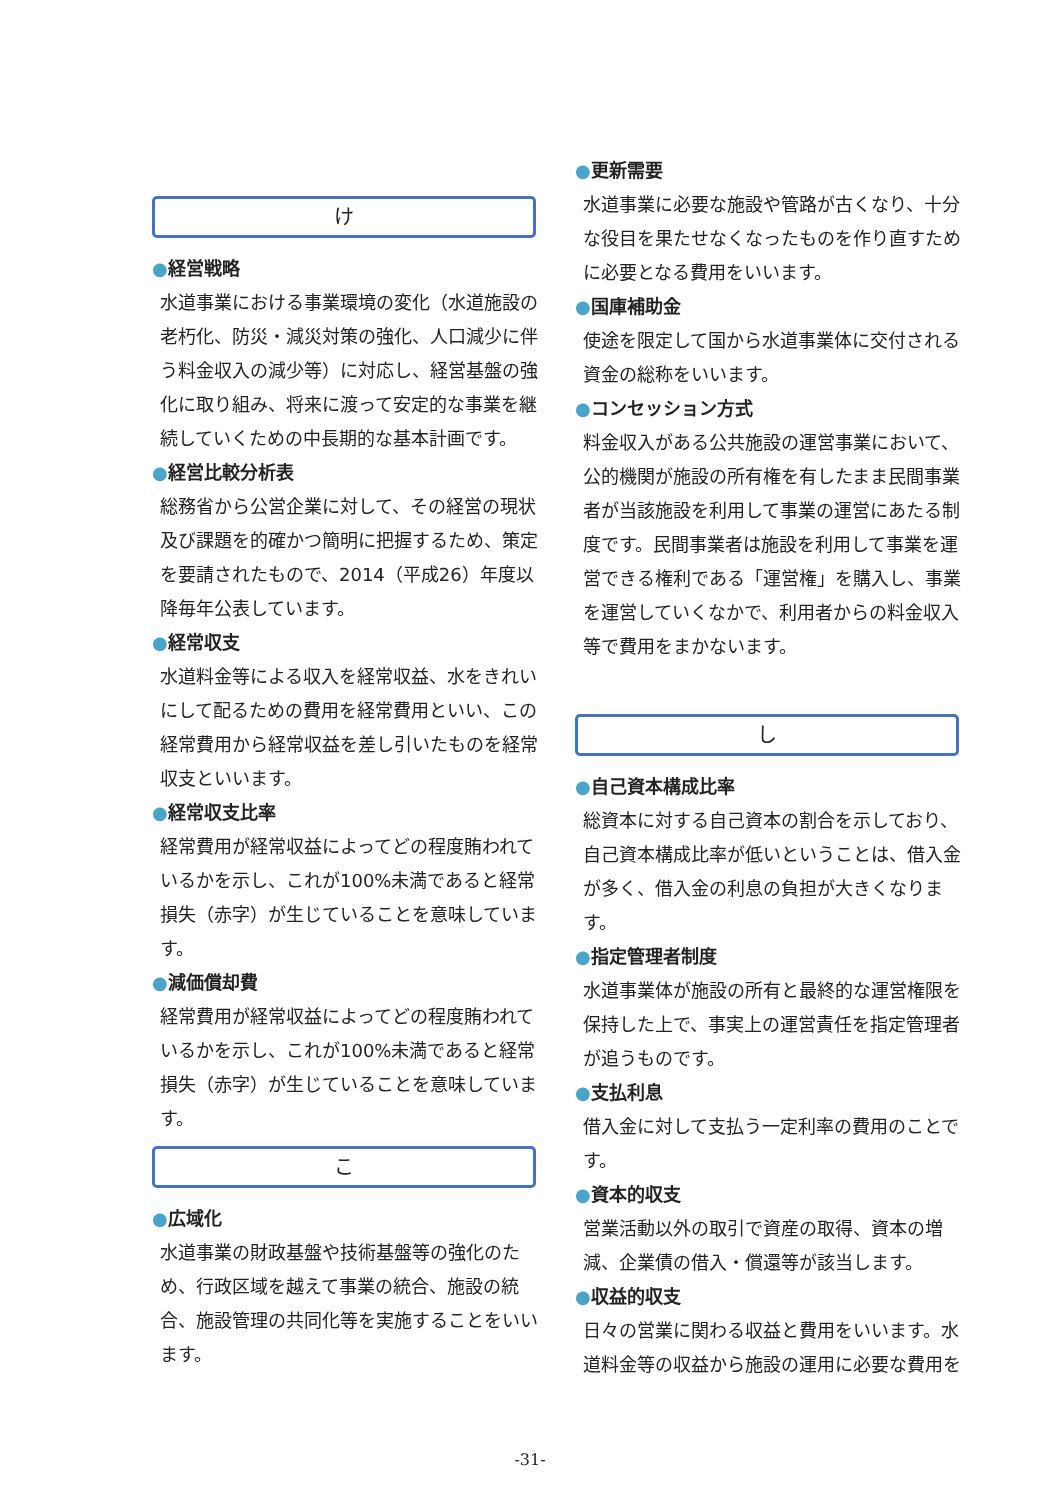け
●経営戦略
水道事業における事業環境の変化（水道施設の老朽化、防災・減災対策の強化、人口減少に伴う料金収入の減少等）に対応し、経営基盤の強化に取り組み、将来に渡って安定的な事業を継続していくための中長期的な基本計画です。
●経営比較分析表
総務省から公営企業に対して、その経営の現状及び課題を的確かつ簡明に把握するため、策定を要請されたもので、2014（平成26）年度以降毎年公表しています。
●経常収支
水道料金等による収入を経常収益、水をきれいにして配るための費用を経常費用といい、この経常費用から経常収益を差し引いたものを経常収支といいます。
●経常収支比率
経常費用が経常収益によってどの程度賄われているかを示し、これが100%未満であると経常損失（赤字）が生じていることを意味しています。
●減価償却費
経常費用が経常収益によってどの程度賄われているかを示し、これが100%未満であると経常損失（赤字）が生じていることを意味しています。
こ
●広域化
水道事業の財政基盤や技術基盤等の強化のため、行政区域を越えて事業の統合、施設の統合、施設管理の共同化等を実施することをいいます。
●更新需要
水道事業に必要な施設や管路が古くなり、十分な役目を果たせなくなったものを作り直すために必要となる費用をいいます。
●国庫補助金
使途を限定して国から水道事業体に交付される資金の総称をいいます。
●コンセッション方式
料金収入がある公共施設の運営事業において、公的機関が施設の所有権を有したまま民間事業者が当該施設を利用して事業の運営にあたる制度です。民間事業者は施設を利用して事業を運営できる権利である「運営権」を購入し、事業を運営していくなかで、利用者からの料金収入等で費用をまかないます。
し
●自己資本構成比率
総資本に対する自己資本の割合を示しており、自己資本構成比率が低いということは、借入金が多く、借入金の利息の負担が大きくなります。
●指定管理者制度
水道事業体が施設の所有と最終的な運営権限を保持した上で、事実上の運営責任を指定管理者が追うものです。
●支払利息
借入金に対して支払う一定利率の費用のことです。
●資本的収支
営業活動以外の取引で資産の取得、資本の増減、企業債の借入・償還等が該当します。
●収益的収支
日々の営業に関わる収益と費用をいいます。水道料金等の収益から施設の運用に必要な費用を
-31-